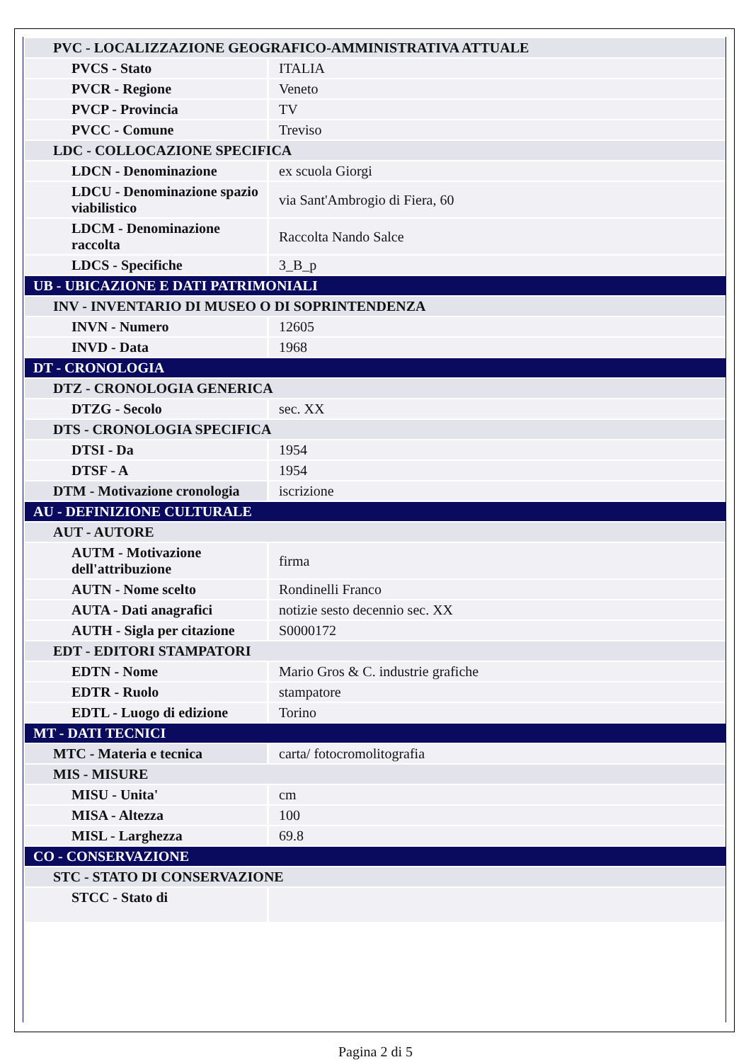| PVC - LOCALIZZAZIONE GEOGRAFICO-AMMINISTRATIVA ATTUALE | |
| PVCS - Stato | ITALIA |
| PVCR - Regione | Veneto |
| PVCP - Provincia | TV |
| PVCC - Comune | Treviso |
| LDC - COLLOCAZIONE SPECIFICA | |
| LDCN - Denominazione | ex scuola Giorgi |
| LDCU - Denominazione spazio viabilistico | via Sant'Ambrogio di Fiera, 60 |
| LDCM - Denominazione raccolta | Raccolta Nando Salce |
| LDCS - Specifiche | 3_B_p |
| UB - UBICAZIONE E DATI PATRIMONIALI | |
| INV - INVENTARIO DI MUSEO O DI SOPRINTENDENZA | |
| INVN - Numero | 12605 |
| INVD - Data | 1968 |
| DT - CRONOLOGIA | |
| DTZ - CRONOLOGIA GENERICA | |
| DTZG - Secolo | sec. XX |
| DTS - CRONOLOGIA SPECIFICA | |
| DTSI - Da | 1954 |
| DTSF - A | 1954 |
| DTM - Motivazione cronologia | iscrizione |
| AU - DEFINIZIONE CULTURALE | |
| AUT - AUTORE | |
| AUTM - Motivazione dell'attribuzione | firma |
| AUTN - Nome scelto | Rondinelli Franco |
| AUTA - Dati anagrafici | notizie sesto decennio sec. XX |
| AUTH - Sigla per citazione | S0000172 |
| EDT - EDITORI STAMPATORI | |
| EDTN - Nome | Mario Gros & C. industrie grafiche |
| EDTR - Ruolo | stampatore |
| EDTL - Luogo di edizione | Torino |
| MT - DATI TECNICI | |
| MTC - Materia e tecnica | carta/ fotocromolitografia |
| MIS - MISURE | |
| MISU - Unita' | cm |
| MISA - Altezza | 100 |
| MISL - Larghezza | 69.8 |
| CO - CONSERVAZIONE | |
| STC - STATO DI CONSERVAZIONE | |
| STCC - Stato di | |
Pagina 2 di 5